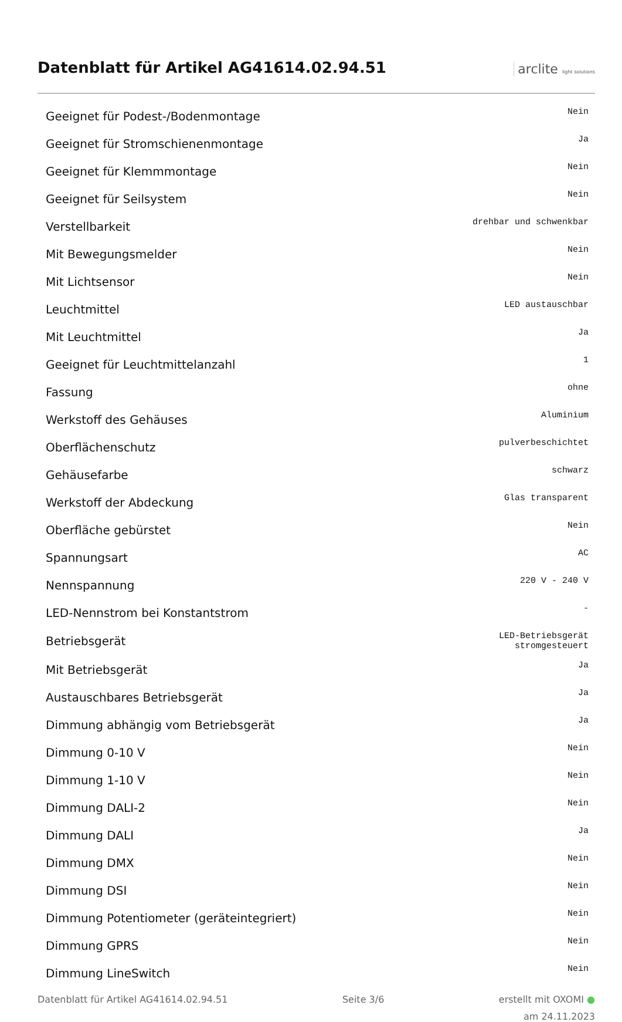Datenblatt für Artikel AG41614.02.94.51
arclite light solutions
| Geeignet für Podest-/Bodenmontage | Nein |
| Geeignet für Stromschienenmontage | Ja |
| Geeignet für Klemmmontage | Nein |
| Geeignet für Seilsystem | Nein |
| Verstellbarkeit | drehbar und schwenkbar |
| Mit Bewegungsmelder | Nein |
| Mit Lichtsensor | Nein |
| Leuchtmittel | LED austauschbar |
| Mit Leuchtmittel | Ja |
| Geeignet für Leuchtmittelanzahl | 1 |
| Fassung | ohne |
| Werkstoff des Gehäuses | Aluminium |
| Oberflächenschutz | pulverbeschichtet |
| Gehäusefarbe | schwarz |
| Werkstoff der Abdeckung | Glas transparent |
| Oberfläche gebürstet | Nein |
| Spannungsart | AC |
| Nennspannung | 220 V - 240 V |
| LED-Nennstrom bei Konstantstrom | - |
| Betriebsgerät | LED-Betriebsgerät stromgesteuert |
| Mit Betriebsgerät | Ja |
| Austauschbares Betriebsgerät | Ja |
| Dimmung abhängig vom Betriebsgerät | Ja |
| Dimmung 0-10 V | Nein |
| Dimmung 1-10 V | Nein |
| Dimmung DALI-2 | Nein |
| Dimmung DALI | Ja |
| Dimmung DMX | Nein |
| Dimmung DSI | Nein |
| Dimmung Potentiometer (geräteintegriert) | Nein |
| Dimmung GPRS | Nein |
| Dimmung LineSwitch | Nein |
Datenblatt für Artikel AG41614.02.94.51 Seite 3/6 erstellt mit OXOMI ●
am 24.11.2023